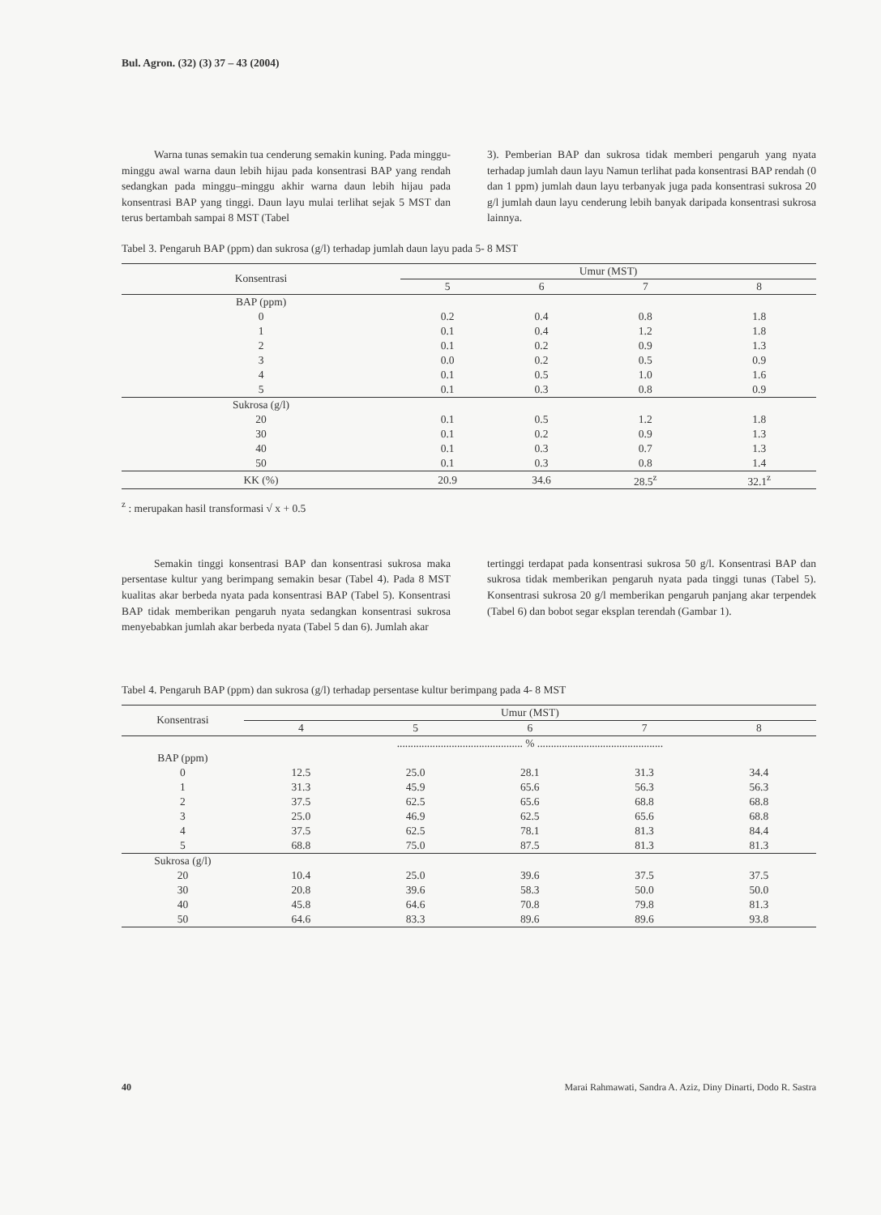Bul. Agron. (32) (3) 37 – 43 (2004)
Warna tunas semakin tua cenderung semakin kuning. Pada minggu-minggu awal warna daun lebih hijau pada konsentrasi BAP yang rendah sedangkan pada minggu–minggu akhir warna daun lebih hijau pada konsentrasi BAP yang tinggi. Daun layu mulai terlihat sejak 5 MST dan terus bertambah sampai 8 MST (Tabel
3). Pemberian BAP dan sukrosa tidak memberi pengaruh yang nyata terhadap jumlah daun layu Namun terlihat pada konsentrasi BAP rendah (0 dan 1 ppm) jumlah daun layu terbanyak juga pada konsentrasi sukrosa 20 g/l jumlah daun layu cenderung lebih banyak daripada konsentrasi sukrosa lainnya.
Tabel 3. Pengaruh BAP (ppm) dan sukrosa (g/l) terhadap jumlah daun layu pada 5- 8 MST
| Konsentrasi | Umur (MST) | | | |
| --- | --- | --- | --- | --- |
| | 5 | 6 | 7 | 8 |
| BAP (ppm) | | | | |
| 0 | 0.2 | 0.4 | 0.8 | 1.8 |
| 1 | 0.1 | 0.4 | 1.2 | 1.8 |
| 2 | 0.1 | 0.2 | 0.9 | 1.3 |
| 3 | 0.0 | 0.2 | 0.5 | 0.9 |
| 4 | 0.1 | 0.5 | 1.0 | 1.6 |
| 5 | 0.1 | 0.3 | 0.8 | 0.9 |
| Sukrosa (g/l) | | | | |
| 20 | 0.1 | 0.5 | 1.2 | 1.8 |
| 30 | 0.1 | 0.2 | 0.9 | 1.3 |
| 40 | 0.1 | 0.3 | 0.7 | 1.3 |
| 50 | 0.1 | 0.3 | 0.8 | 1.4 |
| KK (%) | 20.9 | 34.6 | 28.5<sup>z</sup> | 32.1<sup>z</sup> |
<sup>z</sup> : merupakan hasil transformasi √ x + 0.5
Semakin tinggi konsentrasi BAP dan konsentrasi sukrosa maka persentase kultur yang berimpang semakin besar (Tabel 4). Pada 8 MST kualitas akar berbeda nyata pada konsentrasi BAP (Tabel 5). Konsentrasi BAP tidak memberikan pengaruh nyata sedangkan konsentrasi sukrosa menyebabkan jumlah akar berbeda nyata (Tabel 5 dan 6). Jumlah akar
tertinggi terdapat pada konsentrasi sukrosa 50 g/l. Konsentrasi BAP dan sukrosa tidak memberikan pengaruh nyata pada tinggi tunas (Tabel 5). Konsentrasi sukrosa 20 g/l memberikan pengaruh panjang akar terpendek (Tabel 6) dan bobot segar eksplan terendah (Gambar 1).
Tabel 4. Pengaruh BAP (ppm) dan sukrosa (g/l) terhadap persentase kultur berimpang pada 4- 8 MST
| Konsentrasi | Umur (MST) | | | | |
| --- | --- | --- | --- | --- | --- |
| | 4 | 5 | 6 | 7 | 8 |
| | .............................................. % .............................................. | | | | |
| BAP (ppm) | | | | | |
| 0 | 12.5 | 25.0 | 28.1 | 31.3 | 34.4 |
| 1 | 31.3 | 45.9 | 65.6 | 56.3 | 56.3 |
| 2 | 37.5 | 62.5 | 65.6 | 68.8 | 68.8 |
| 3 | 25.0 | 46.9 | 62.5 | 65.6 | 68.8 |
| 4 | 37.5 | 62.5 | 78.1 | 81.3 | 84.4 |
| 5 | 68.8 | 75.0 | 87.5 | 81.3 | 81.3 |
| Sukrosa (g/l) | | | | | |
| 20 | 10.4 | 25.0 | 39.6 | 37.5 | 37.5 |
| 30 | 20.8 | 39.6 | 58.3 | 50.0 | 50.0 |
| 40 | 45.8 | 64.6 | 70.8 | 79.8 | 81.3 |
| 50 | 64.6 | 83.3 | 89.6 | 89.6 | 93.8 |
40 Marai Rahmawati, Sandra A. Aziz, Diny Dinarti, Dodo R. Sastra